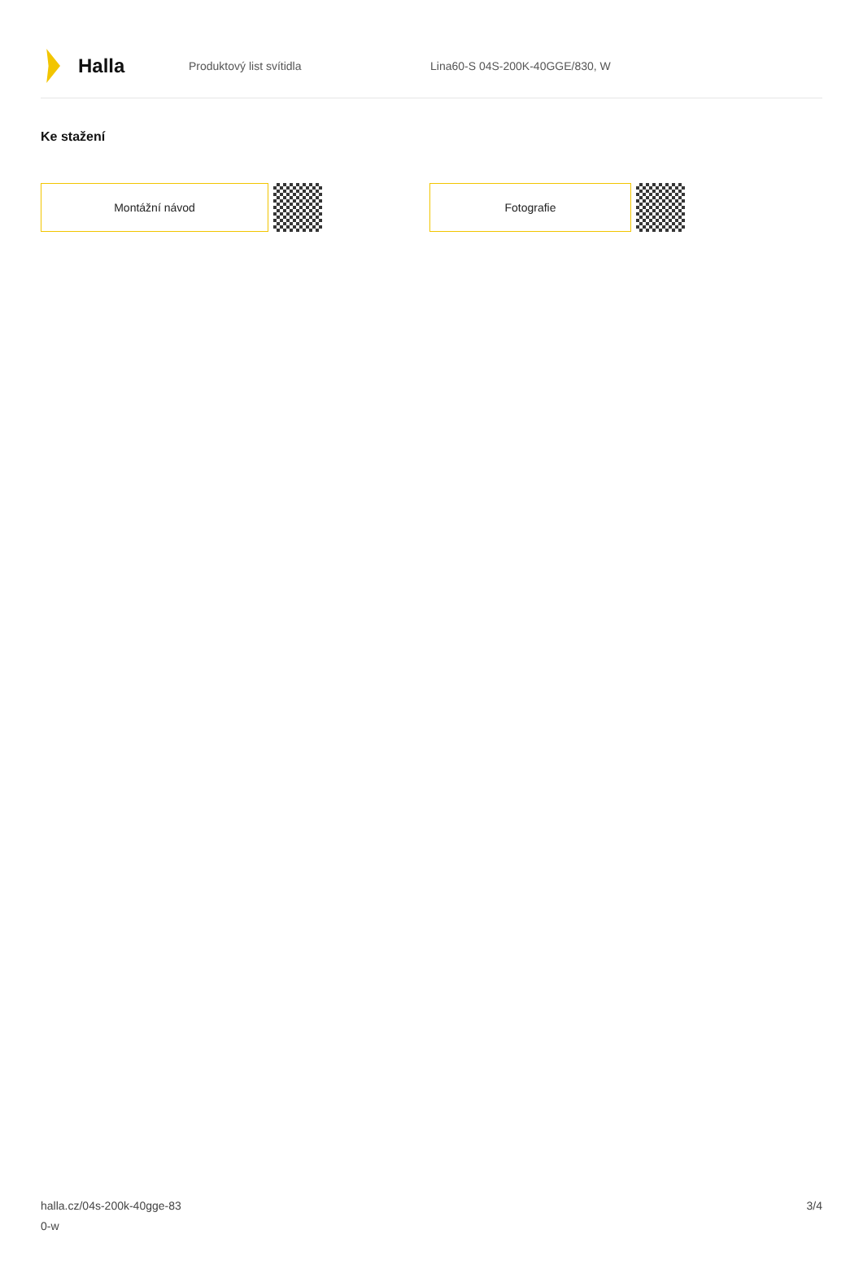Halla
Produktový list svítidla Lina60-S 04S-200K-40GGE/830, W
Ke stažení
Montážní návod Fotografie
halla.cz/04s-200k-40gge-83
0-w
3/4